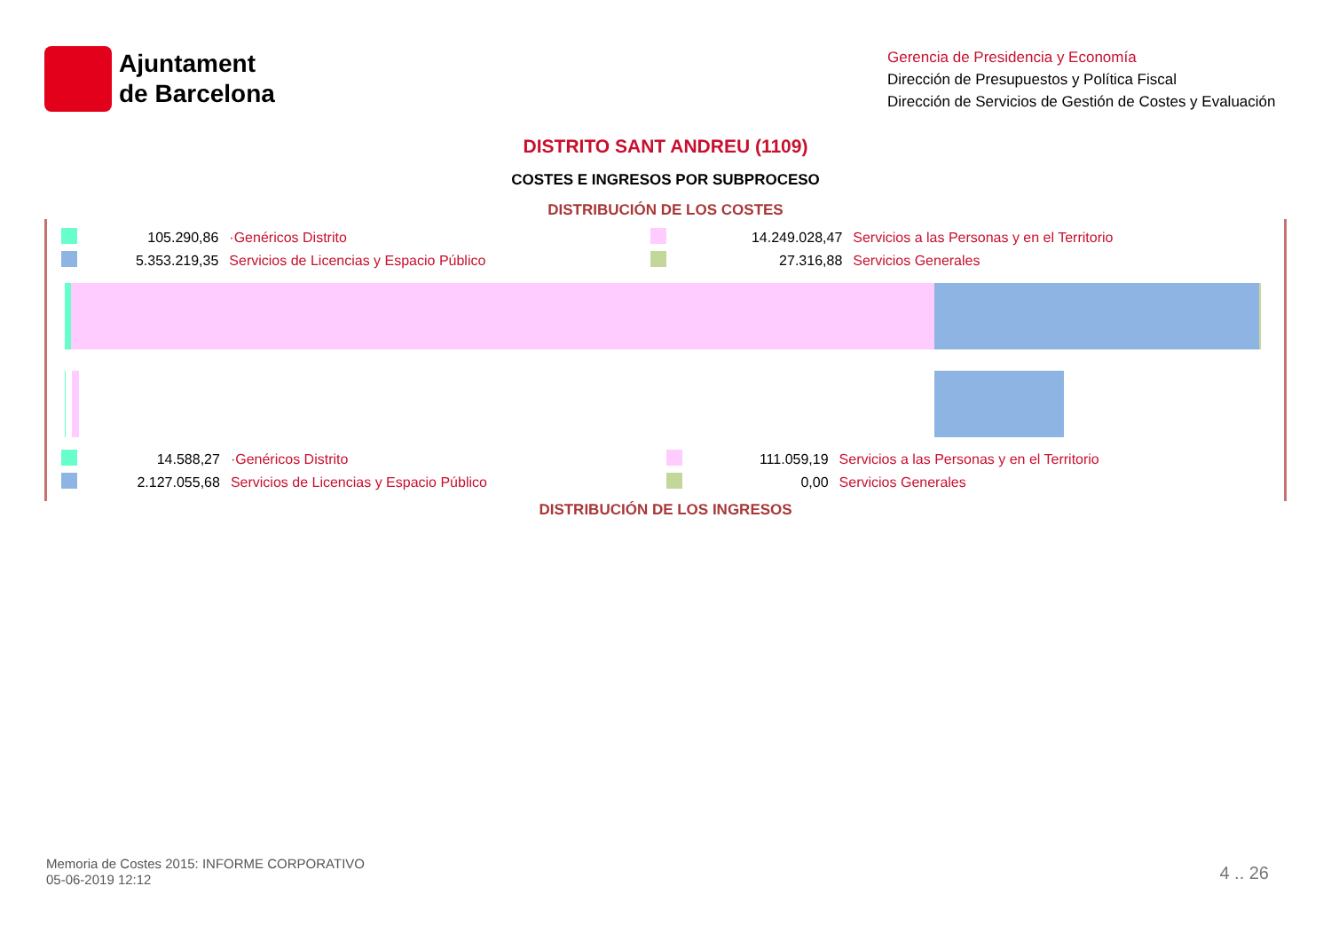Ajuntament
de Barcelona
Gerencia de Presidencia y Economía
Dirección de Presupuestos y Política Fiscal
Dirección de Servicios de Gestión de Costes y Evaluación
DISTRITO SANT ANDREU (1109)
COSTES E INGRESOS POR SUBPROCESO
DISTRIBUCIÓN DE LOS COSTES
| | 105.290,86 | ·Genéricos Distrito | | 14.249.028,47 | Servicios a las Personas y en el Territorio |
| | 5.353.219,35 | Servicios de Licencias y Espacio Público | | 27.316,88 | Servicios Generales |
| | 14.588,27 | ·Genéricos Distrito | | 111.059,19 | Servicios a las Personas y en el Territorio |
| | 2.127.055,68 | Servicios de Licencias y Espacio Público | | 0,00 | Servicios Generales |
DISTRIBUCIÓN DE LOS INGRESOS
Memoria de Costes 2015: INFORME CORPORATIVO
05-06-2019 12:12
4 .. 26